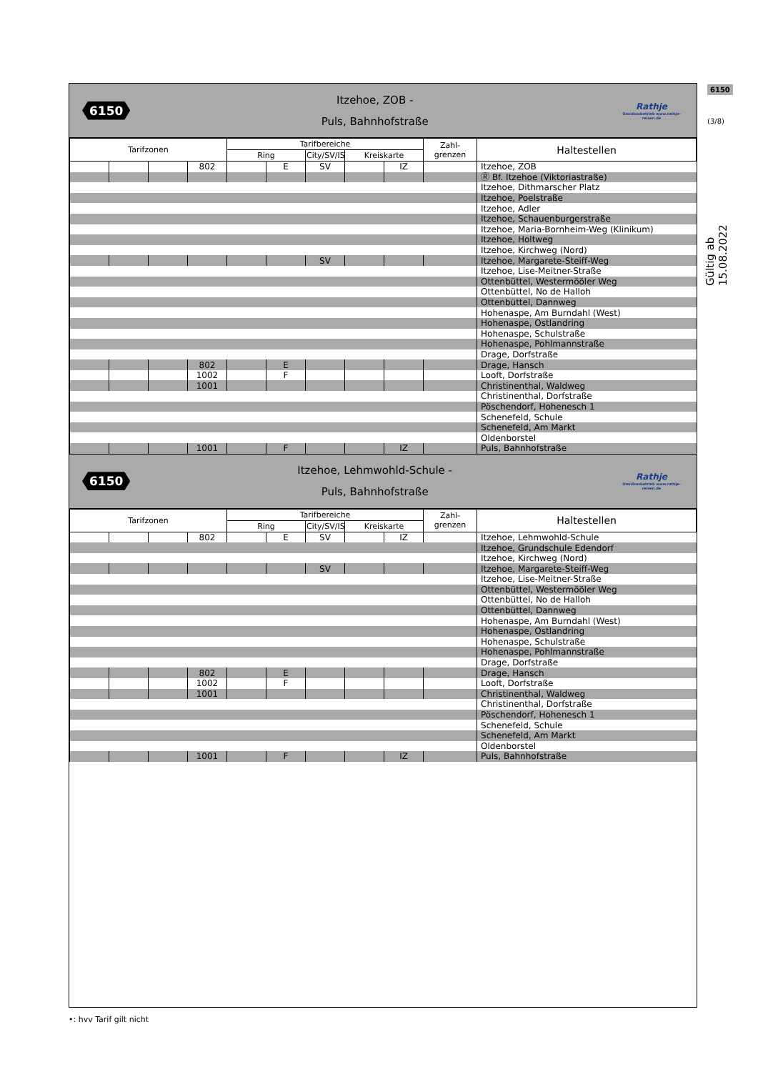6150
(3/8)
Gültig ab 15.08.2022
6150
Itzehoe, ZOB -
Puls, Bahnhofstraße
Rathje
Omnibusbetrieb www.rathje-reisen.de
| Tarifzonen | | | | Tarifbereiche | | | | | Zahl- grenzen | Haltestellen |
| --- | --- | --- | --- | --- | --- | --- | --- | --- | --- | --- |
| | | | | Ring | | City/SV/IS | Kreiskarte | | | |
| | | | 802 | | E | SV | | IZ | | Itzehoe, ZOB |
| | | | | | | | | | | Ⓡ Bf. Itzehoe (Viktoriastraße) |
| | | | | | | | | | | Itzehoe, Dithmarscher Platz |
| | | | | | | | | | | Itzehoe, Poelstraße |
| | | | | | | | | | | Itzehoe, Adler |
| | | | | | | | | | | Itzehoe, Schauenburgerstraße |
| | | | | | | | | | | Itzehoe, Maria-Bornheim-Weg (Klinikum) |
| | | | | | | | | | | Itzehoe, Holtweg |
| | | | | | | | | | | Itzehoe, Kirchweg (Nord) |
| | | | | | | SV | | | | Itzehoe, Margarete-Steiff-Weg |
| | | | | | | | | | | Itzehoe, Lise-Meitner-Straße |
| | | | | | | | | | | Ottenbüttel, Westermööler Weg |
| | | | | | | | | | | Ottenbüttel, No de Halloh |
| | | | | | | | | | | Ottenbüttel, Dannweg |
| | | | | | | | | | | Hohenaspe, Am Burndahl (West) |
| | | | | | | | | | | Hohenaspe, Ostlandring |
| | | | | | | | | | | Hohenaspe, Schulstraße |
| | | | | | | | | | | Hohenaspe, Pohlmannstraße |
| | | | | | | | | | | Drage, Dorfstraße |
| | | | 802 | | E | | | | | Drage, Hansch |
| | | | 1002 | | F | | | | | Looft, Dorfstraße |
| | | | 1001 | | | | | | | Christinenthal, Waldweg |
| | | | | | | | | | | Christinenthal, Dorfstraße |
| | | | | | | | | | | Pöschendorf, Hohenesch 1 |
| | | | | | | | | | | Schenefeld, Schule |
| | | | | | | | | | | Schenefeld, Am Markt |
| | | | | | | | | | | Oldenborstel |
| | | | 1001 | | F | | | IZ | | Puls, Bahnhofstraße |
6150
Itzehoe, Lehmwohld-Schule -
Puls, Bahnhofstraße
Rathje
Omnibusbetrieb www.rathje-reisen.de
| Tarifzonen | | | | Tarifbereiche | | | | | Zahl- grenzen | Haltestellen |
| --- | --- | --- | --- | --- | --- | --- | --- | --- | --- | --- |
| | | | | Ring | | City/SV/IS | Kreiskarte | | | |
| | | | 802 | | E | SV | | IZ | | Itzehoe, Lehmwohld-Schule |
| | | | | | | | | | | Itzehoe, Grundschule Edendorf |
| | | | | | | | | | | Itzehoe, Kirchweg (Nord) |
| | | | | | | SV | | | | Itzehoe, Margarete-Steiff-Weg |
| | | | | | | | | | | Itzehoe, Lise-Meitner-Straße |
| | | | | | | | | | | Ottenbüttel, Westermööler Weg |
| | | | | | | | | | | Ottenbüttel, No de Halloh |
| | | | | | | | | | | Ottenbüttel, Dannweg |
| | | | | | | | | | | Hohenaspe, Am Burndahl (West) |
| | | | | | | | | | | Hohenaspe, Ostlandring |
| | | | | | | | | | | Hohenaspe, Schulstraße |
| | | | | | | | | | | Hohenaspe, Pohlmannstraße |
| | | | | | | | | | | Drage, Dorfstraße |
| | | | 802 | | E | | | | | Drage, Hansch |
| | | | 1002 | | F | | | | | Looft, Dorfstraße |
| | | | 1001 | | | | | | | Christinenthal, Waldweg |
| | | | | | | | | | | Christinenthal, Dorfstraße |
| | | | | | | | | | | Pöschendorf, Hohenesch 1 |
| | | | | | | | | | | Schenefeld, Schule |
| | | | | | | | | | | Schenefeld, Am Markt |
| | | | | | | | | | | Oldenborstel |
| | | | 1001 | | F | | | IZ | | Puls, Bahnhofstraße |
•: hvv Tarif gilt nicht